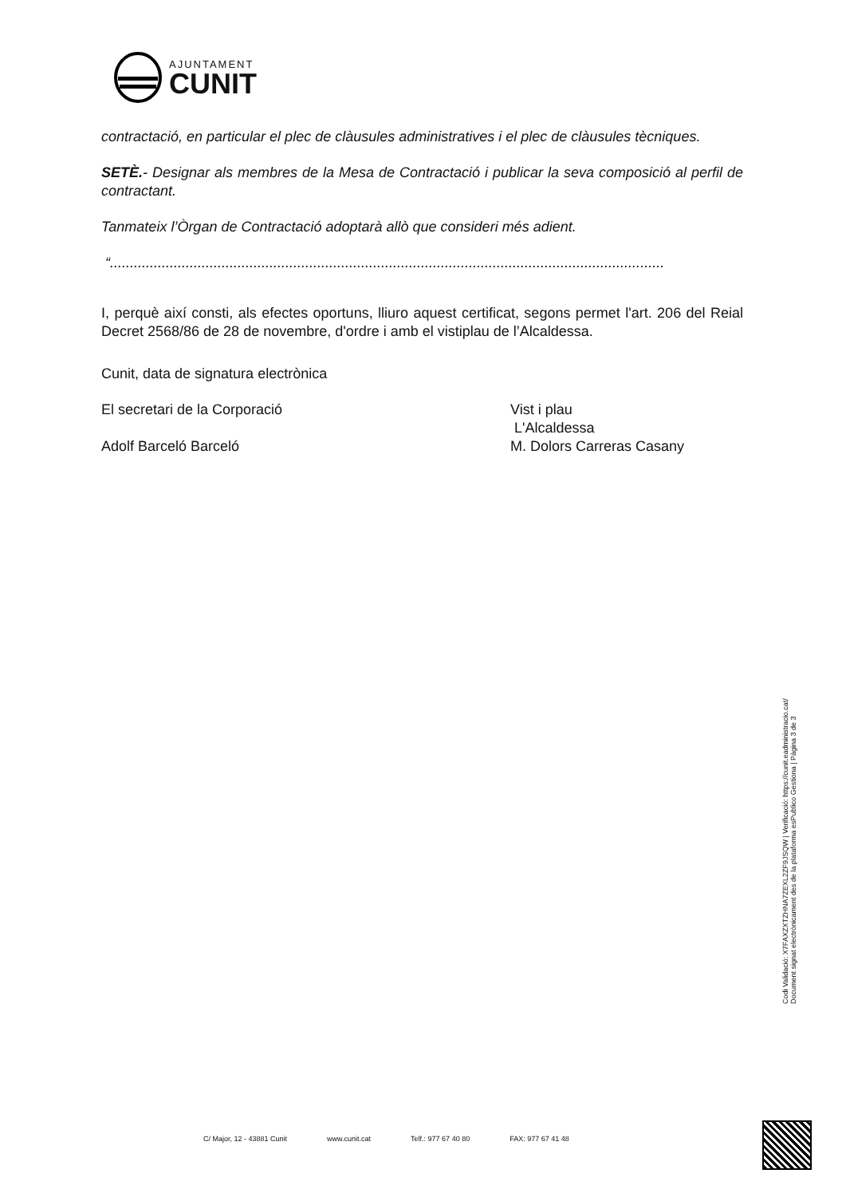AJUNTAMENT
CUNIT
contractació, en particular el plec de clàusules administratives i el plec de clàusules tècniques.
SETÈ.- Designar als membres de la Mesa de Contractació i publicar la seva composició al perfil de contractant.
Tanmateix l’Òrgan de Contractació adoptarà allò que consideri més adient.
“...........................................................................................................................................
I, perquè així consti, als efectes oportuns, lliuro aquest certificat, segons permet l'art. 206 del Reial Decret 2568/86 de 28 de novembre, d'ordre i amb el vistiplau de l’Alcaldessa.
Cunit, data de signatura electrònica
El secretari de la Corporació Vist i plau
L'Alcaldessa
Adolf Barceló Barceló M. Dolors Carreras Casany
Codi Validació: X7FAXZXTZHNA7ZEXL2ZF9JSQW | Verificació: https://cunit.eadministracio.cat/
Document signat electrònicament des de la plataforma esPublico Gestiona | Pàgina 3 de 3
C/ Major, 12 - 43881 Cunit www.cunit.cat Telf.: 977 67 40 80 FAX: 977 67 41 48